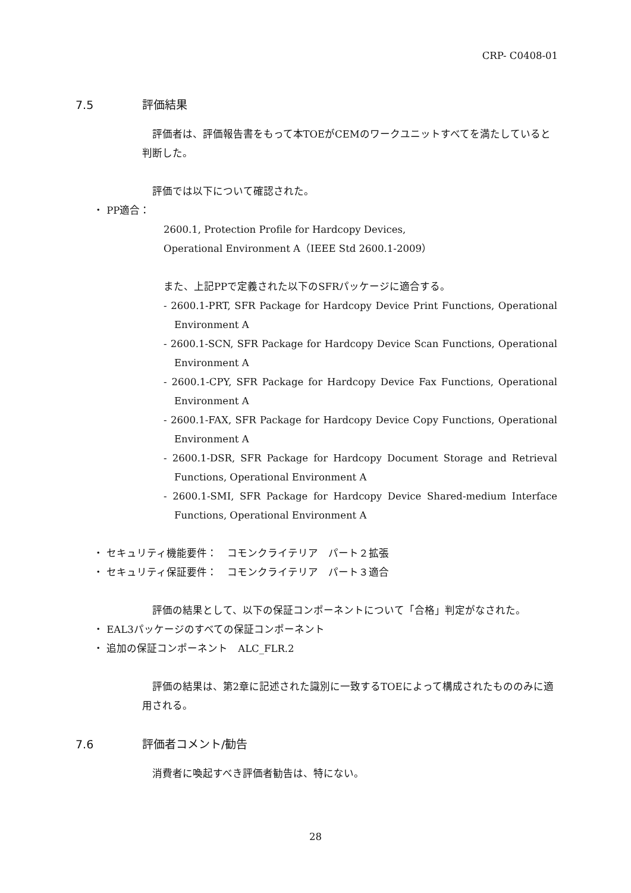CRP- C0408-01
7.5 評価結果
評価者は、評価報告書をもって本TOEがCEMのワークユニットすべてを満たしていると判断した。
評価では以下について確認された。
・ PP適合：
2600.1, Protection Profile for Hardcopy Devices,
Operational Environment A（IEEE Std 2600.1-2009）
また、上記PPで定義された以下のSFRパッケージに適合する。
- 2600.1-PRT, SFR Package for Hardcopy Device Print Functions, Operational Environment A
- 2600.1-SCN, SFR Package for Hardcopy Device Scan Functions, Operational Environment A
- 2600.1-CPY, SFR Package for Hardcopy Device Fax Functions, Operational Environment A
- 2600.1-FAX, SFR Package for Hardcopy Device Copy Functions, Operational Environment A
- 2600.1-DSR, SFR Package for Hardcopy Document Storage and Retrieval Functions, Operational Environment A
- 2600.1-SMI, SFR Package for Hardcopy Device Shared-medium Interface Functions, Operational Environment A
・ セキュリティ機能要件：　コモンクライテリア　パート２拡張
・ セキュリティ保証要件：　コモンクライテリア　パート３適合
評価の結果として、以下の保証コンポーネントについて「合格」判定がなされた。
・ EAL3パッケージのすべての保証コンポーネント
・ 追加の保証コンポーネント　ALC_FLR.2
評価の結果は、第2章に記述された識別に一致するTOEによって構成されたもののみに適用される。
7.6 評価者コメント/勧告
消費者に喚起すべき評価者勧告は、特にない。
28